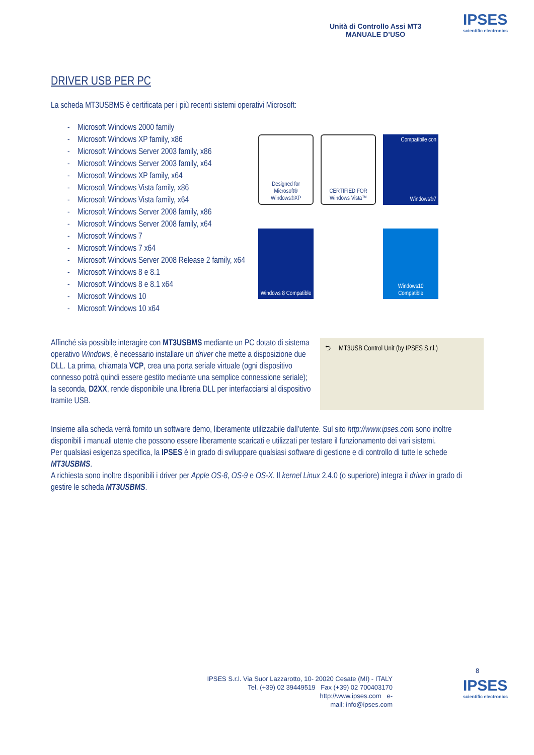Unità di Controllo Assi MT3
MANUALE D’USO
IPSES
scientific electronics
DRIVER USB PER PC
La scheda MT3USBMS è certificata per i più recenti sistemi operativi Microsoft:
- Microsoft Windows 2000 family
- Microsoft Windows XP family, x86
- Microsoft Windows Server 2003 family, x86
- Microsoft Windows Server 2003 family, x64
- Microsoft Windows XP family, x64
- Microsoft Windows Vista family, x86
- Microsoft Windows Vista family, x64
- Microsoft Windows Server 2008 family, x86
- Microsoft Windows Server 2008 family, x64
- Microsoft Windows 7
- Microsoft Windows 7 x64
- Microsoft Windows Server 2008 Release 2 family, x64
- Microsoft Windows 8 e 8.1
- Microsoft Windows 8 e 8.1 x64
- Microsoft Windows 10
- Microsoft Windows 10 x64
Designed for Microsoft® Windows®XP
CERTIFIED FOR Windows Vista™
Compatibile con
Windows®7
Windows 8 Compatible
Windows10 Compatible
Affinché sia possibile interagire con MT3USBMS mediante un PC dotato di sistema operativo Windows, è necessario installare un driver che mette a disposizione due DLL. La prima, chiamata VCP, crea una porta seriale virtuale (ogni dispositivo connesso potrà quindi essere gestito mediante una semplice connessione seriale); la seconda, D2XX, rende disponibile una libreria DLL per interfacciarsi al dispositivo tramite USB.
⮌ MT3USB Control Unit (by IPSES S.r.l.)
Insieme alla scheda verrà fornito un software demo, liberamente utilizzabile dall’utente. Sul sito http://www.ipses.com sono inoltre disponibili i manuali utente che possono essere liberamente scaricati e utilizzati per testare il funzionamento dei vari sistemi.
Per qualsiasi esigenza specifica, la IPSES è in grado di sviluppare qualsiasi software di gestione e di controllo di tutte le schede MT3USBMS.
A richiesta sono inoltre disponibili i driver per Apple OS-8, OS-9 e OS-X. Il kernel Linux 2.4.0 (o superiore) integra il driver in grado di gestire le scheda MT3USBMS.
8
IPSES S.r.l. Via Suor Lazzarotto, 10- 20020 Cesate (MI) - ITALY
Tel. (+39) 02 39449519 Fax (+39) 02 700403170
http://www.ipses.com e-
mail: info@ipses.com
IPSES
scientific electronics